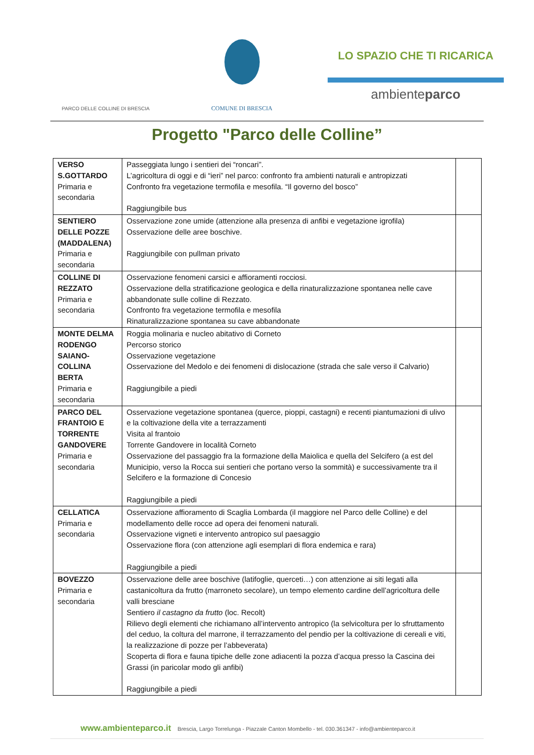PARCO DELLE COLLINE DI BRESCIA
COMUNE DI BRESCIA
LO SPAZIO CHE TI RICARICA
ambienteparco
Progetto "Parco delle Colline”
| VERSO S.GOTTARDO Primaria e secondaria | Passeggiata lungo i sentieri dei “roncari”. L’agricoltura di oggi e di “ieri” nel parco: confronto fra ambienti naturali e antropizzati Confronto fra vegetazione termofila e mesofila. “Il governo del bosco” Raggiungibile bus | |
| SENTIERO DELLE POZZE (MADDALENA) Primaria e secondaria | Osservazione zone umide (attenzione alla presenza di anfibi e vegetazione igrofila) Osservazione delle aree boschive. Raggiungibile con pullman privato | |
| COLLINE DI REZZATO Primaria e secondaria | Osservazione fenomeni carsici e affioramenti rocciosi. Osservazione della stratificazione geologica e della rinaturalizzazione spontanea nelle cave abbandonate sulle colline di Rezzato. Confronto fra vegetazione termofila e mesofila Rinaturalizzazione spontanea su cave abbandonate | |
| MONTE DELMA RODENGO SAIANO-COLLINA BERTA Primaria e secondaria | Roggia molinaria e nucleo abitativo di Corneto Percorso storico Osservazione vegetazione Osservazione del Medolo e dei fenomeni di dislocazione (strada che sale verso il Calvario) Raggiungibile a piedi | |
| PARCO DEL FRANTOIO E TORRENTE GANDOVERE Primaria e secondaria | Osservazione vegetazione spontanea (querce, pioppi, castagni) e recenti piantumazioni di ulivo e la coltivazione della vite a terrazzamenti Visita al frantoio Torrente Gandovere in località Corneto Osservazione del passaggio fra la formazione della Maiolica e quella del Selcifero (a est del Municipio, verso la Rocca sui sentieri che portano verso la sommità) e successivamente tra il Selcifero e la formazione di Concesio Raggiungibile a piedi | |
| CELLATICA Primaria e secondaria | Osservazione affioramento di Scaglia Lombarda (il maggiore nel Parco delle Colline) e del modellamento delle rocce ad opera dei fenomeni naturali. Osservazione vigneti e intervento antropico sul paesaggio Osservazione flora (con attenzione agli esemplari di flora endemica e rara) Raggiungibile a piedi | |
| BOVEZZO Primaria e secondaria | Osservazione delle aree boschive (latifoglie, querceti…) con attenzione ai siti legati alla castanicoltura da frutto (marroneto secolare), un tempo elemento cardine dell’agricoltura delle valli bresciane Sentiero il castagno da frutto (loc. Recolt) Rilievo degli elementi che richiamano all’intervento antropico (la selvicoltura per lo sfruttamento del ceduo, la coltura del marrone, il terrazzamento del pendio per la coltivazione di cereali e viti, la realizzazione di pozze per l’abbeverata) Scoperta di flora e fauna tipiche delle zone adiacenti la pozza d’acqua presso la Cascina dei Grassi (in paricolar modo gli anfibi) Raggiungibile a piedi | |
www.ambienteparco.it Brescia, Largo Torrelunga - Piazzale Canton Mombello - tel. 030.361347 - info@ambienteparco.it